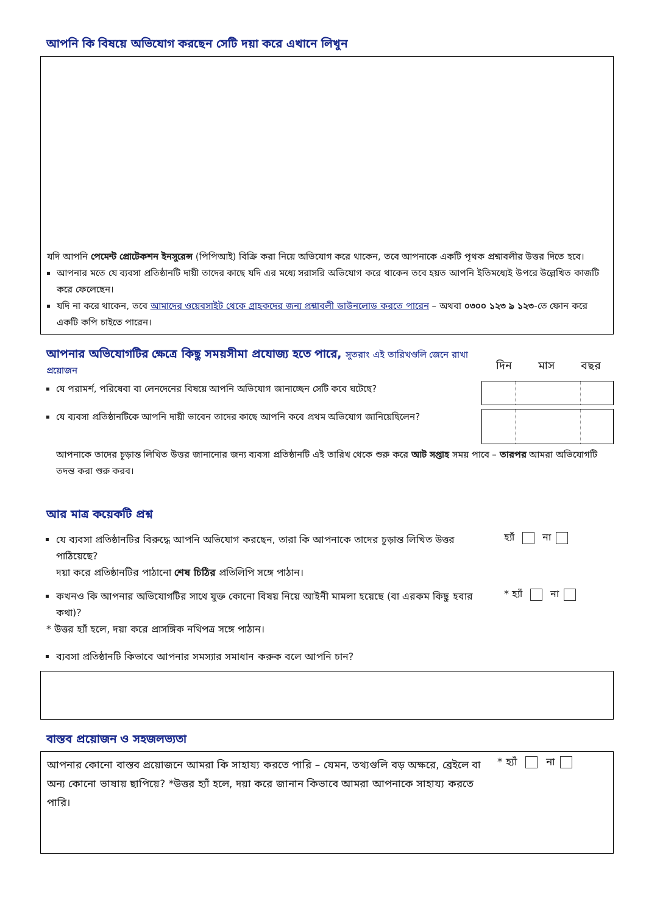আপনি কি বিষয়ে অভিযোগ করছেন সেটি দয়া করে এখানে লিখুন
যদি আপনি পেমেন্ট প্রোটেকশন ইনসুরেন্স (পিপিআই) বিক্রি করা নিয়ে অভিযোগ করে থাকেন, তবে আপনাকে একটি পৃথক প্রশ্নাবলীর উত্তর দিতে হবে।
আপনার মতে যে ব্যবসা প্রতিষ্ঠানটি দায়ী তাদের কাছে যদি এর মধ্যে সরাসরি অভিযোগ করে থাকেন তবে হয়ত আপনি ইতিমধ্যেই উপরে উল্লেখিত কাজটি করে ফেলেছেন।
যদি না করে থাকেন, তবে আমাদের ওয়েবসাইট থেকে গ্রাহকদের জন্য প্রশ্নাবলী ডাউনলোড করতে পারেন – অথবা ০৩০০ ১২৩ ৯ ১২৩-তে ফোন করে একটি কপি চাইতে পারেন।
আপনার অভিযোগটির ক্ষেত্রে কিছু সময়সীমা প্রযোজ্য হতে পারে, সুতরাং এই তারিখগুলি জেনে রাখা প্রয়োজন
দিন মাস বছর
যে পরামর্শ, পরিষেবা বা লেনদেনের বিষয়ে আপনি অভিযোগ জানাচ্ছেন সেটি কবে ঘটেছে?
যে ব্যবসা প্রতিষ্ঠানটিকে আপনি দায়ী ভাবেন তাদের কাছে আপনি কবে প্রথম অভিযোগ জানিয়েছিলেন?
আপনাকে তাদের চূড়ান্ত লিখিত উত্তর জানানোর জন্য ব্যবসা প্রতিষ্ঠানটি এই তারিখ থেকে শুরু করে আট সপ্তাহ সময় পাবে – তারপর আমরা অভিযোগটি তদন্ত করা শুরু করব।
আর মাত্র কয়েকটি প্রশ্ন
যে ব্যবসা প্রতিষ্ঠানটির বিরুদ্ধে আপনি অভিযোগ করছেন, তারা কি আপনাকে তাদের চূড়ান্ত লিখিত উত্তর পাঠিয়েছে?
দয়া করে প্রতিষ্ঠানটির পাঠানো শেষ চিঠির প্রতিলিপি সঙ্গে পাঠান।
হ্যাঁ না
কখনও কি আপনার অভিযোগটির সাথে যুক্ত কোনো বিষয় নিয়ে আইনী মামলা হয়েছে (বা এরকম কিছু হবার কথা)?
* হ্যাঁ না
* উত্তর হ্যাঁ হলে, দয়া করে প্রাসঙ্গিক নথিপত্র সঙ্গে পাঠান।
ব্যবসা প্রতিষ্ঠানটি কিভাবে আপনার সমস্যার সমাধান করুক বলে আপনি চান?
বাস্তব প্রয়োজন ও সহজলভ্যতা
আপনার কোনো বাস্তব প্রয়োজনে আমরা কি সাহায্য করতে পারি – যেমন, তথ্যগুলি বড় অক্ষরে, ব্রেইলে বা অন্য কোনো ভাষায় ছাপিয়ে? *উত্তর হ্যাঁ হলে, দয়া করে জানান কিভাবে আমরা আপনাকে সাহায্য করতে পারি।
* হ্যাঁ না